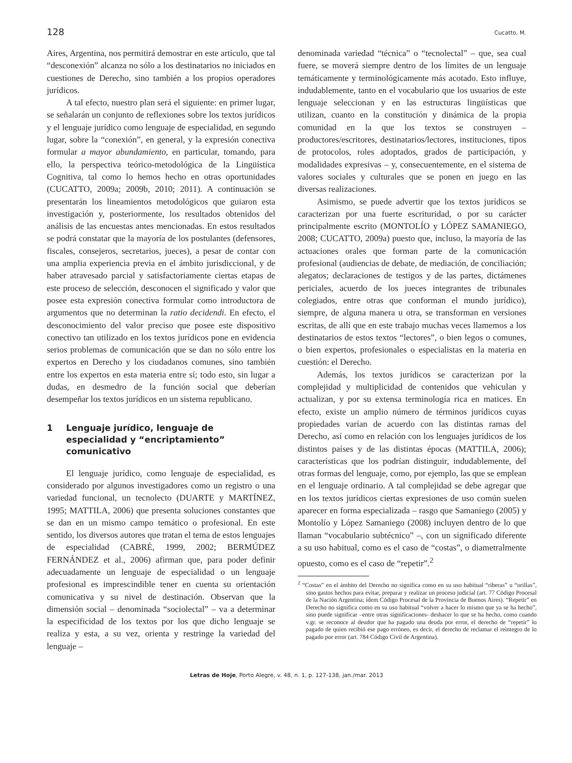128 Cucatto, M.
Aires, Argentina, nos permitirá demostrar en este artículo, que tal “desconexión” alcanza no sólo a los destinatarios no iniciados en cuestiones de Derecho, sino también a los propios operadores jurídicos.
A tal efecto, nuestro plan será el siguiente: en primer lugar, se señalarán un conjunto de reflexiones sobre los textos jurídicos y el lenguaje jurídico como lenguaje de especialidad, en segundo lugar, sobre la “conexión”, en general, y la expresión conectiva formular a mayor abundamiento, en particular, tomando, para ello, la perspectiva teórico-metodológica de la Lingüística Cognitiva, tal como lo hemos hecho en otras oportunidades (CUCATTO, 2009a; 2009b, 2010; 2011). A continuación se presentarán los lineamientos metodológicos que guiaron esta investigación y, posteriormente, los resultados obtenidos del análisis de las encuestas antes mencionadas. En estos resultados se podrá constatar que la mayoría de los postulantes (defensores, fiscales, consejeros, secretarios, jueces), a pesar de contar con una amplia experiencia previa en el ámbito jurisdiccional, y de haber atravesado parcial y satisfactoriamente ciertas etapas de este proceso de selección, desconocen el significado y valor que posee esta expresión conectiva formular como introductora de argumentos que no determinan la ratio decidendi. En efecto, el desconocimiento del valor preciso que posee este dispositivo conectivo tan utilizado en los textos jurídicos pone en evidencia serios problemas de comunicación que se dan no sólo entre los expertos en Derecho y los ciudadanos comunes, sino también entre los expertos en esta materia entre sí; todo esto, sin lugar a dudas, en desmedro de la función social que deberían desempeñar los textos jurídicos en un sistema republicano.
1 Lenguaje jurídico, lenguaje de especialidad y “encriptamiento” comunicativo
El lenguaje jurídico, como lenguaje de especialidad, es considerado por algunos investigadores como un registro o una variedad funcional, un tecnolecto (DUARTE y MARTÍNEZ, 1995; MATTILA, 2006) que presenta soluciones constantes que se dan en un mismo campo temático o profesional. En este sentido, los diversos autores que tratan el tema de estos lenguajes de especialidad (CABRÉ, 1999, 2002; BERMÚDEZ FERNÁNDEZ et al., 2006) afirman que, para poder definir adecuadamente un lenguaje de especialidad o un lenguaje profesional es imprescindible tener en cuenta su orientación comunicativa y su nivel de destinación. Observan que la dimensión social – denominada “sociolectal” – va a determinar la especificidad de los textos por los que dicho lenguaje se realiza y esta, a su vez, orienta y restringe la variedad del lenguaje –
denominada variedad “técnica” o “tecnolectal” – que, sea cual fuere, se moverá siempre dentro de los límites de un lenguaje temáticamente y terminológicamente más acotado. Esto influye, indudablemente, tanto en el vocabulario que los usuarios de este lenguaje seleccionan y en las estructuras lingüísticas que utilizan, cuanto en la constitución y dinámica de la propia comunidad en la que los textos se construyen – productores/escritores, destinatarios/lectores, instituciones, tipos de protocolos, roles adoptados, grados de participación, y modalidades expresivas – y, consecuentemente, en el sistema de valores sociales y culturales que se ponen en juego en las diversas realizaciones.
Asimismo, se puede advertir que los textos jurídicos se caracterizan por una fuerte escrituridad, o por su carácter principalmente escrito (MONTOLÍO y LÓPEZ SAMANIEGO, 2008; CUCATTO, 2009a) puesto que, incluso, la mayoría de las actuaciones orales que forman parte de la comunicación profesional (audiencias de debate, de mediación, de conciliación; alegatos; declaraciones de testigos y de las partes, dictámenes periciales, acuerdo de los jueces integrantes de tribunales colegiados, entre otras que conforman el mundo jurídico), siempre, de alguna manera u otra, se transforman en versiones escritas, de allí que en este trabajo muchas veces llamemos a los destinatarios de estos textos “lectores”, o bien legos o comunes, o bien expertos, profesionales o especialistas en la materia en cuestión: el Derecho.
Además, los textos jurídicos se caracterizan por la complejidad y multiplicidad de contenidos que vehiculan y actualizan, y por su extensa terminología rica en matices. En efecto, existe un amplio número de términos jurídicos cuyas propiedades varían de acuerdo con las distintas ramas del Derecho, así como en relación con los lenguajes jurídicos de los distintos países y de las distintas épocas (MATTILA, 2006); características que los podrían distinguir, indudablemente, del otras formas del lenguaje, como, por ejemplo, las que se emplean en el lenguaje ordinario. A tal complejidad se debe agregar que en los textos jurídicos ciertas expresiones de uso común suelen aparecer en forma especializada – rasgo que Samaniego (2005) y Montolío y López Samaniego (2008) incluyen dentro de lo que llaman “vocabulario subtécnico” –, con un significado diferente a su uso habitual, como es el caso de “costas”, o diametralmente opuesto, como es el caso de “repetir”.<sup>2</sup>
<sup>2</sup> “Costas” en el ámbito del Derecho no significa como en su uso habitual “riberas” u “orillas”, sino gastos hechos para evitar, preparar y realizar un proceso judicial (art. 77 Código Procesal de la Nación Argentina; ídem Código Procesal de la Provincia de Buenos Aires). “Repetir” en Derecho no significa como en su uso habitual “volver a hacer lo mismo que ya se ha hecho”, sino puede significar –entre otras significaciones- deshacer lo que se ha hecho, como cuando v.gr. se reconoce al deudor que ha pagado una deuda por error, el derecho de “repetir” lo pagado de quien recibió ese pago erróneo, es decir, el derecho de reclamar el reintegro de lo pagado por error (art. 784 Código Civil de Argentina).
Letras de Hoje, Porto Alegre, v. 48, n. 1, p. 127-138, jan./mar. 2013